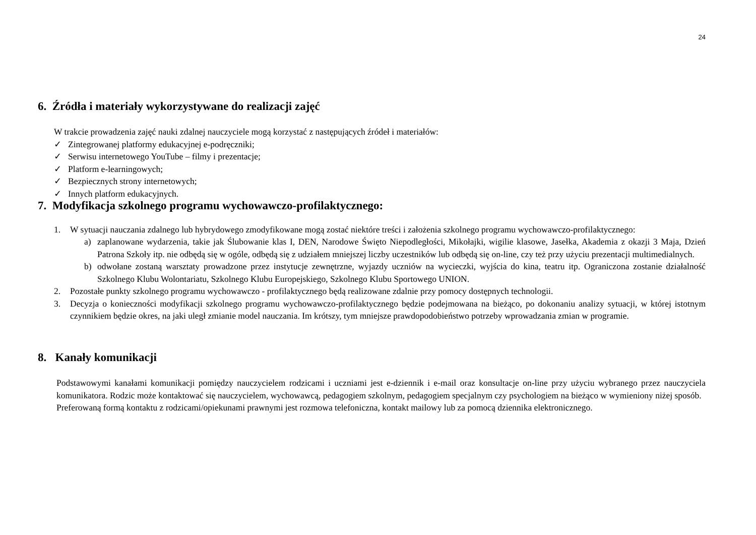24
6. Źródła i materiały wykorzystywane do realizacji zajęć
W trakcie prowadzenia zajęć nauki zdalnej nauczyciele mogą korzystać z następujących źródeł i materiałów:
✓ Zintegrowanej platformy edukacyjnej e-podręczniki;
✓ Serwisu internetowego YouTube – filmy i prezentacje;
✓ Platform e-learningowych;
✓ Bezpiecznych strony internetowych;
✓ Innych platform edukacyjnych.
7. Modyfikacja szkolnego programu wychowawczo-profilaktycznego:
1. W sytuacji nauczania zdalnego lub hybrydowego zmodyfikowane mogą zostać niektóre treści i założenia szkolnego programu wychowawczo-profilaktycznego:
a) zaplanowane wydarzenia, takie jak Ślubowanie klas I, DEN, Narodowe Święto Niepodległości, Mikołajki, wigilie klasowe, Jasełka, Akademia z okazji 3 Maja, Dzień Patrona Szkoły itp. nie odbędą się w ogóle, odbędą się z udziałem mniejszej liczby uczestników lub odbędą się on-line, czy też przy użyciu prezentacji multimedialnych.
b) odwołane zostaną warsztaty prowadzone przez instytucje zewnętrzne, wyjazdy uczniów na wycieczki, wyjścia do kina, teatru itp. Ograniczona zostanie działalność Szkolnego Klubu Wolontariatu, Szkolnego Klubu Europejskiego, Szkolnego Klubu Sportowego UNION.
2. Pozostałe punkty szkolnego programu wychowawczo - profilaktycznego będą realizowane zdalnie przy pomocy dostępnych technologii.
3. Decyzja o konieczności modyfikacji szkolnego programu wychowawczo-profilaktycznego będzie podejmowana na bieżąco, po dokonaniu analizy sytuacji, w której istotnym czynnikiem będzie okres, na jaki uległ zmianie model nauczania. Im krótszy, tym mniejsze prawdopodobieństwo potrzeby wprowadzania zmian w programie.
8. Kanały komunikacji
Podstawowymi kanałami komunikacji pomiędzy nauczycielem rodzicami i uczniami jest e-dziennik i e-mail oraz konsultacje on-line przy użyciu wybranego przez nauczyciela komunikatora. Rodzic może kontaktować się nauczycielem, wychowawcą, pedagogiem szkolnym, pedagogiem specjalnym czy psychologiem na bieżąco w wymieniony niżej sposób.
Preferowaną formą kontaktu z rodzicami/opiekunami prawnymi jest rozmowa telefoniczna, kontakt mailowy lub za pomocą dziennika elektronicznego.